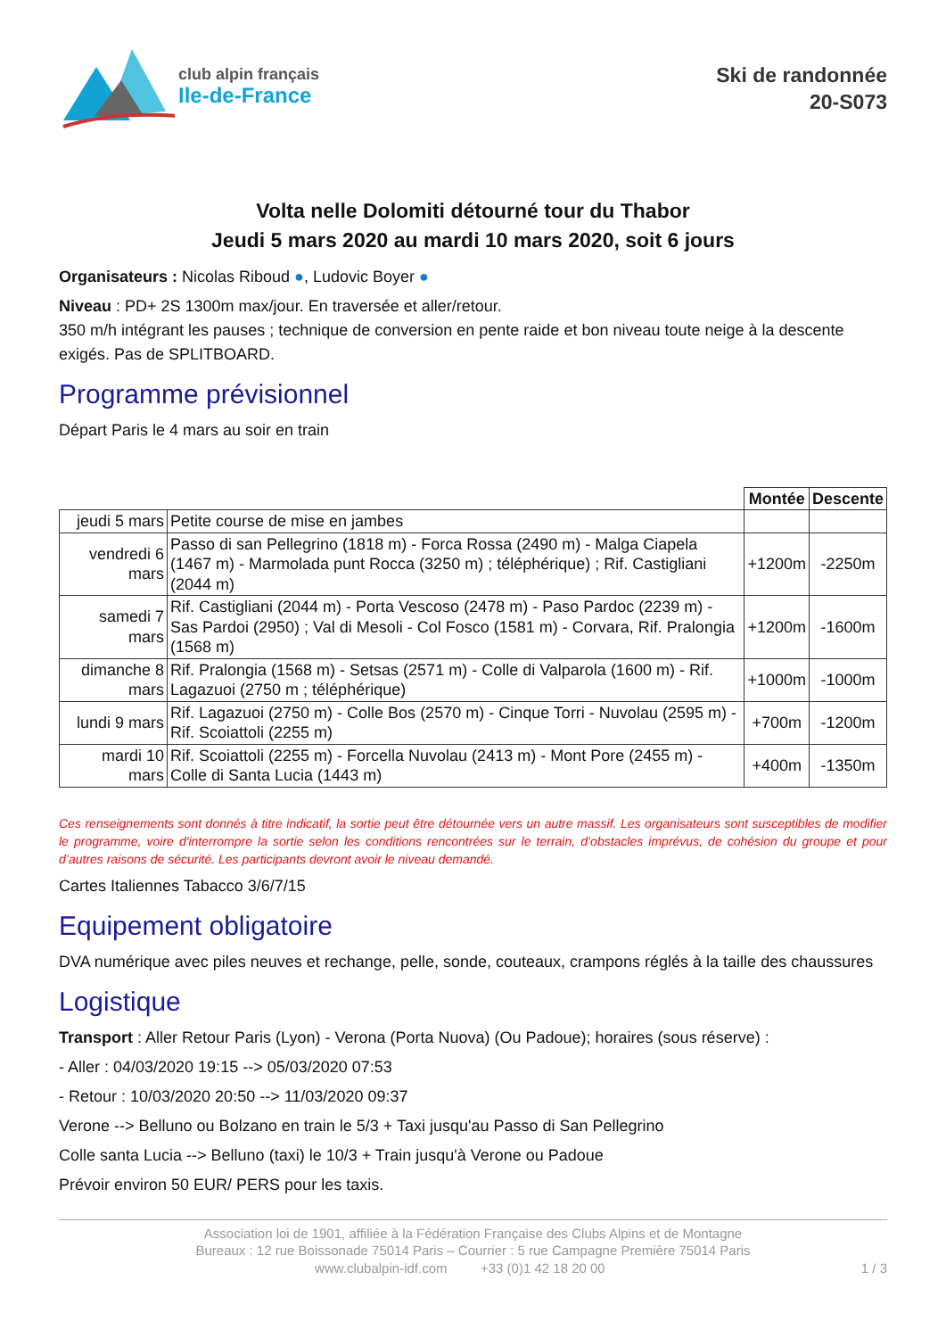club alpin français
Ile-de-France
Ski de randonnée
20-S073
Volta nelle Dolomiti détourné tour du Thabor
Jeudi 5 mars 2020 au mardi 10 mars 2020, soit 6 jours
Organisateurs : Nicolas Riboud ●, Ludovic Boyer ●
Niveau : PD+ 2S 1300m max/jour. En traversée et aller/retour.
350 m/h intégrant les pauses ; technique de conversion en pente raide et bon niveau toute neige à la descente exigés. Pas de SPLITBOARD.
Programme prévisionnel
Départ Paris le 4 mars au soir en train
| | | Montée | Descente |
| jeudi 5 mars | Petite course de mise en jambes | | |
| vendredi 6 mars | Passo di san Pellegrino (1818 m) - Forca Rossa (2490 m) - Malga Ciapela (1467 m) - Marmolada punt Rocca (3250 m) ; téléphérique) ; Rif. Castigliani (2044 m) | +1200m | -2250m |
| samedi 7 mars | Rif. Castigliani (2044 m) - Porta Vescoso (2478 m) - Paso Pardoc (2239 m) - Sas Pardoi (2950) ; Val di Mesoli - Col Fosco (1581 m) - Corvara, Rif. Pralongia (1568 m) | +1200m | -1600m |
| dimanche 8 mars | Rif. Pralongia (1568 m) - Setsas (2571 m) - Colle di Valparola (1600 m) - Rif. Lagazuoi (2750 m ; téléphérique) | +1000m | -1000m |
| lundi 9 mars | Rif. Lagazuoi (2750 m) - Colle Bos (2570 m) - Cinque Torri - Nuvolau (2595 m) - Rif. Scoiattoli (2255 m) | +700m | -1200m |
| mardi 10 mars | Rif. Scoiattoli (2255 m) - Forcella Nuvolau (2413 m) - Mont Pore (2455 m) - Colle di Santa Lucia (1443 m) | +400m | -1350m |
Ces renseignements sont donnés à titre indicatif, la sortie peut être détournée vers un autre massif. Les organisateurs sont susceptibles de modifier le programme, voire d'interrompre la sortie selon les conditions rencontrées sur le terrain, d’obstacles imprévus, de cohésion du groupe et pour d’autres raisons de sécurité. Les participants devront avoir le niveau demandé.
Cartes Italiennes Tabacco 3/6/7/15
Equipement obligatoire
DVA numérique avec piles neuves et rechange, pelle, sonde, couteaux, crampons réglés à la taille des chaussures
Logistique
Transport : Aller Retour Paris (Lyon) - Verona (Porta Nuova) (Ou Padoue); horaires (sous réserve) :
- Aller : 04/03/2020 19:15 --> 05/03/2020 07:53
- Retour : 10/03/2020 20:50 --> 11/03/2020 09:37
Verone --> Belluno ou Bolzano en train le 5/3 + Taxi jusqu'au Passo di San Pellegrino
Colle santa Lucia --> Belluno (taxi) le 10/3 + Train jusqu'à Verone ou Padoue
Prévoir environ 50 EUR/ PERS pour les taxis.
Association loi de 1901, affiliée à la Fédération Française des Clubs Alpins et de Montagne
Bureaux : 12 rue Boissonade 75014 Paris – Courrier : 5 rue Campagne Première 75014 Paris
www.clubalpin-idf.com +33 (0)1 42 18 20 00 1 / 3